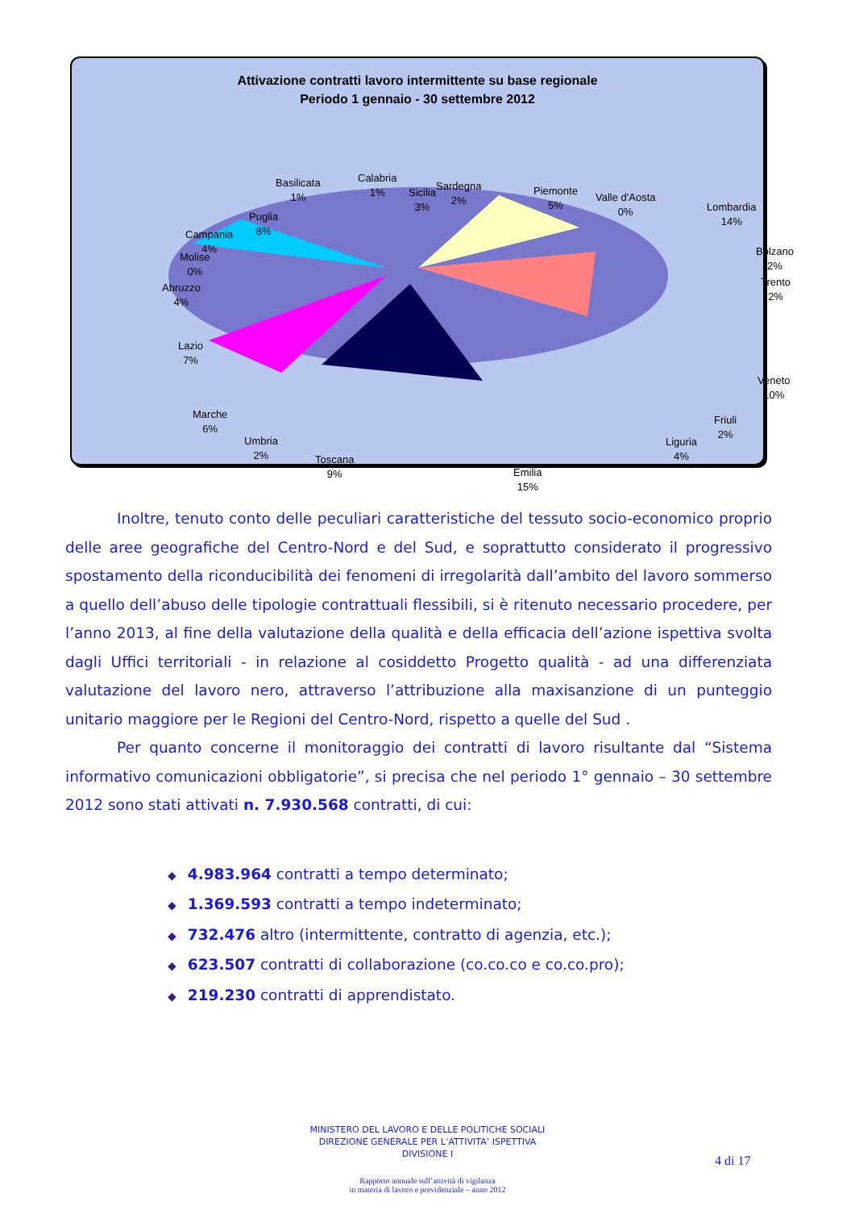Attivazione contratti lavoro intermittente su base regionale
Periodo 1 gennaio - 30 settembre 2012
Basilicata
1%
Calabria
1%
Sicilia
3%
Sardegna
2%
Piemonte
5%
Valle d'Aosta
0%
Lombardia
14%
Bolzano
2%
Trento
2%
Veneto
10%
Friuli
2%
Liguria
4%
Emilia
15%
Toscana
9%
Umbria
2%
Marche
6%
Lazio
7%
Abruzzo
4%
Molise
0%
Campania
4%
Puglia
8%
Inoltre, tenuto conto delle peculiari caratteristiche del tessuto socio-economico proprio delle aree geografiche del Centro-Nord e del Sud, e soprattutto considerato il progressivo spostamento della riconducibilità dei fenomeni di irregolarità dall’ambito del lavoro sommerso a quello dell’abuso delle tipologie contrattuali flessibili, si è ritenuto necessario procedere, per l’anno 2013, al fine della valutazione della qualità e della efficacia dell’azione ispettiva svolta dagli Uffici territoriali - in relazione al cosiddetto Progetto qualità - ad una differenziata valutazione del lavoro nero, attraverso l’attribuzione alla maxisanzione di un punteggio unitario maggiore per le Regioni del Centro-Nord, rispetto a quelle del Sud .
Per quanto concerne il monitoraggio dei contratti di lavoro risultante dal “Sistema informativo comunicazioni obbligatorie”, si precisa che nel periodo 1° gennaio – 30 settembre 2012 sono stati attivati n. 7.930.568 contratti, di cui:
◆ 4.983.964 contratti a tempo determinato;
◆ 1.369.593 contratti a tempo indeterminato;
◆ 732.476 altro (intermittente, contratto di agenzia, etc.);
◆ 623.507 contratti di collaborazione (co.co.co e co.co.pro);
◆ 219.230 contratti di apprendistato.
MINISTERO DEL LAVORO E DELLE POLITICHE SOCIALI
DIREZIONE GENERALE PER L’ATTIVITA’ ISPETTIVA
DIVISIONE I
4 di 17
Rapporto annuale sull’attività di vigilanza
in materia di lavoro e previdenziale – anno 2012